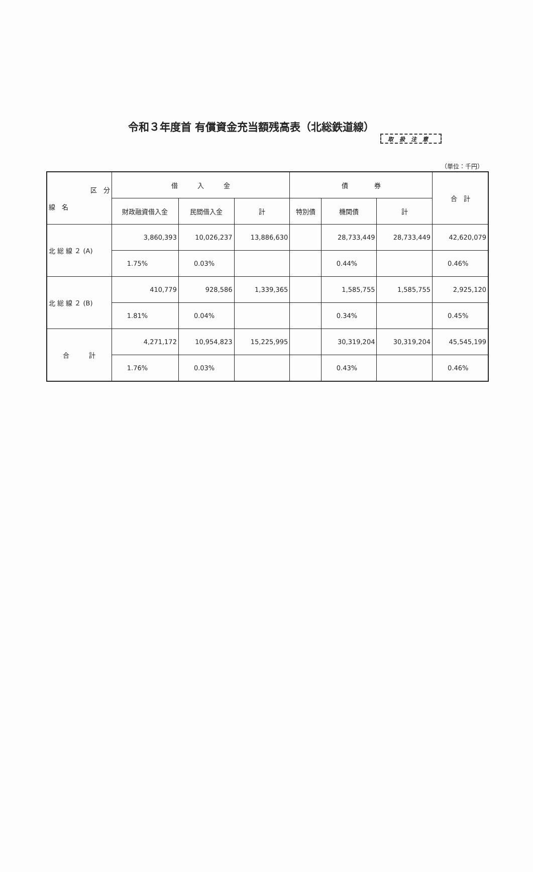令和３年度首 有償資金充当額残高表（北総鉄道線）
取扱注意
（単位：千円）
| 区 分 線 名 | 借 入 金 | | | 債 券 | | | 合 計 |
| --- | --- | --- | --- | --- | --- | --- | --- |
| | 財政融資借入金 | 民間借入金 | 計 | 特別債 | 機関債 | 計 | |
| 北 総 線 ２ (A) | 3,860,393 | 10,026,237 | 13,886,630 | | 28,733,449 | 28,733,449 | 42,620,079 |
| | 1.75% | 0.03% | | | 0.44% | | 0.46% |
| 北 総 線 ２ (B) | 410,779 | 928,586 | 1,339,365 | | 1,585,755 | 1,585,755 | 2,925,120 |
| | 1.81% | 0.04% | | | 0.34% | | 0.45% |
| 合 計 | 4,271,172 | 10,954,823 | 15,225,995 | | 30,319,204 | 30,319,204 | 45,545,199 |
| | 1.76% | 0.03% | | | 0.43% | | 0.46% |